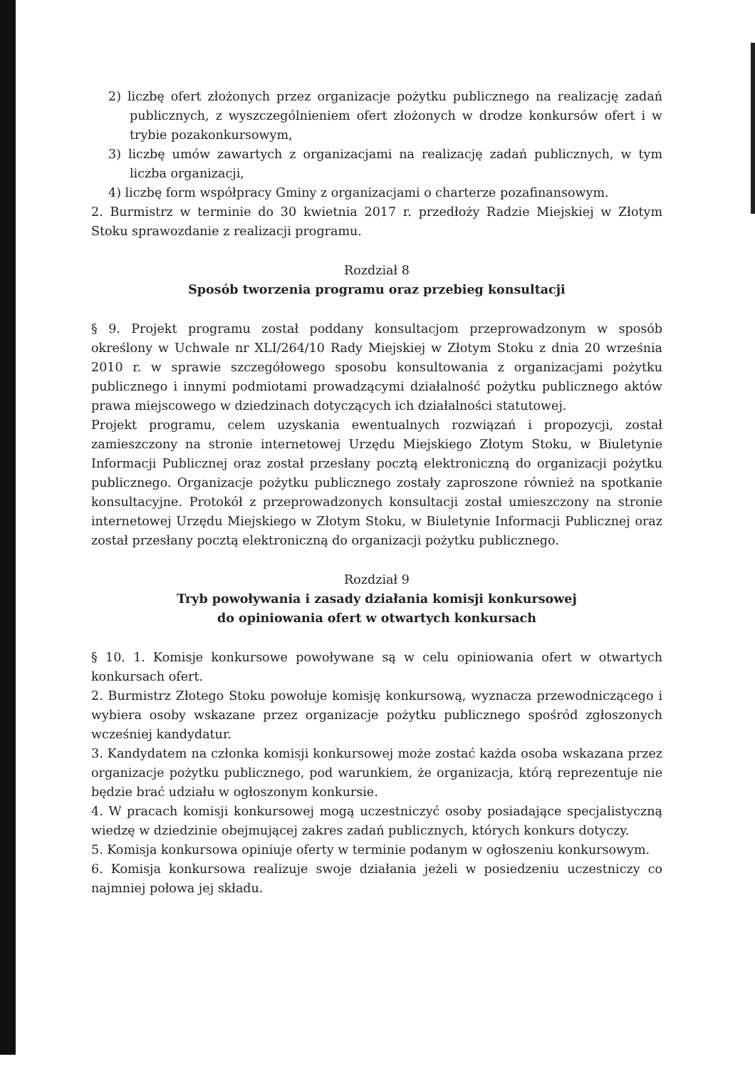2) liczbę ofert złożonych przez organizacje pożytku publicznego na realizację zadań publicznych, z wyszczególnieniem ofert złożonych w drodze konkursów ofert i w trybie pozakonkursowym,
3) liczbę umów zawartych z organizacjami na realizację zadań publicznych, w tym liczba organizacji,
4) liczbę form współpracy Gminy z organizacjami o charterze pozafinansowym.
2. Burmistrz w terminie do 30 kwietnia 2017 r. przedłoży Radzie Miejskiej w Złotym Stoku sprawozdanie z realizacji programu.
Rozdział 8
Sposób tworzenia programu oraz przebieg konsultacji
§ 9. Projekt programu został poddany konsultacjom przeprowadzonym w sposób określony w Uchwale nr XLI/264/10 Rady Miejskiej w Złotym Stoku z dnia 20 września 2010 r. w sprawie szczegółowego sposobu konsultowania z organizacjami pożytku publicznego i innymi podmiotami prowadzącymi działalność pożytku publicznego aktów prawa miejscowego w dziedzinach dotyczących ich działalności statutowej.
Projekt programu, celem uzyskania ewentualnych rozwiązań i propozycji, został zamieszczony na stronie internetowej Urzędu Miejskiego Złotym Stoku, w Biuletynie Informacji Publicznej oraz został przesłany pocztą elektroniczną do organizacji pożytku publicznego. Organizacje pożytku publicznego zostały zaproszone również na spotkanie konsultacyjne. Protokół z przeprowadzonych konsultacji został umieszczony na stronie internetowej Urzędu Miejskiego w Złotym Stoku, w Biuletynie Informacji Publicznej oraz został przesłany pocztą elektroniczną do organizacji pożytku publicznego.
Rozdział 9
Tryb powoływania i zasady działania komisji konkursowej
do opiniowania ofert w otwartych konkursach
§ 10. 1. Komisje konkursowe powoływane są w celu opiniowania ofert w otwartych konkursach ofert.
2. Burmistrz Złotego Stoku powołuje komisję konkursową, wyznacza przewodniczącego i wybiera osoby wskazane przez organizacje pożytku publicznego spośród zgłoszonych wcześniej kandydatur.
3. Kandydatem na członka komisji konkursowej może zostać każda osoba wskazana przez organizacje pożytku publicznego, pod warunkiem, że organizacja, którą reprezentuje nie będzie brać udziału w ogłoszonym konkursie.
4. W pracach komisji konkursowej mogą uczestniczyć osoby posiadające specjalistyczną wiedzę w dziedzinie obejmującej zakres zadań publicznych, których konkurs dotyczy.
5. Komisja konkursowa opiniuje oferty w terminie podanym w ogłoszeniu konkursowym.
6. Komisja konkursowa realizuje swoje działania jeżeli w posiedzeniu uczestniczy co najmniej połowa jej składu.